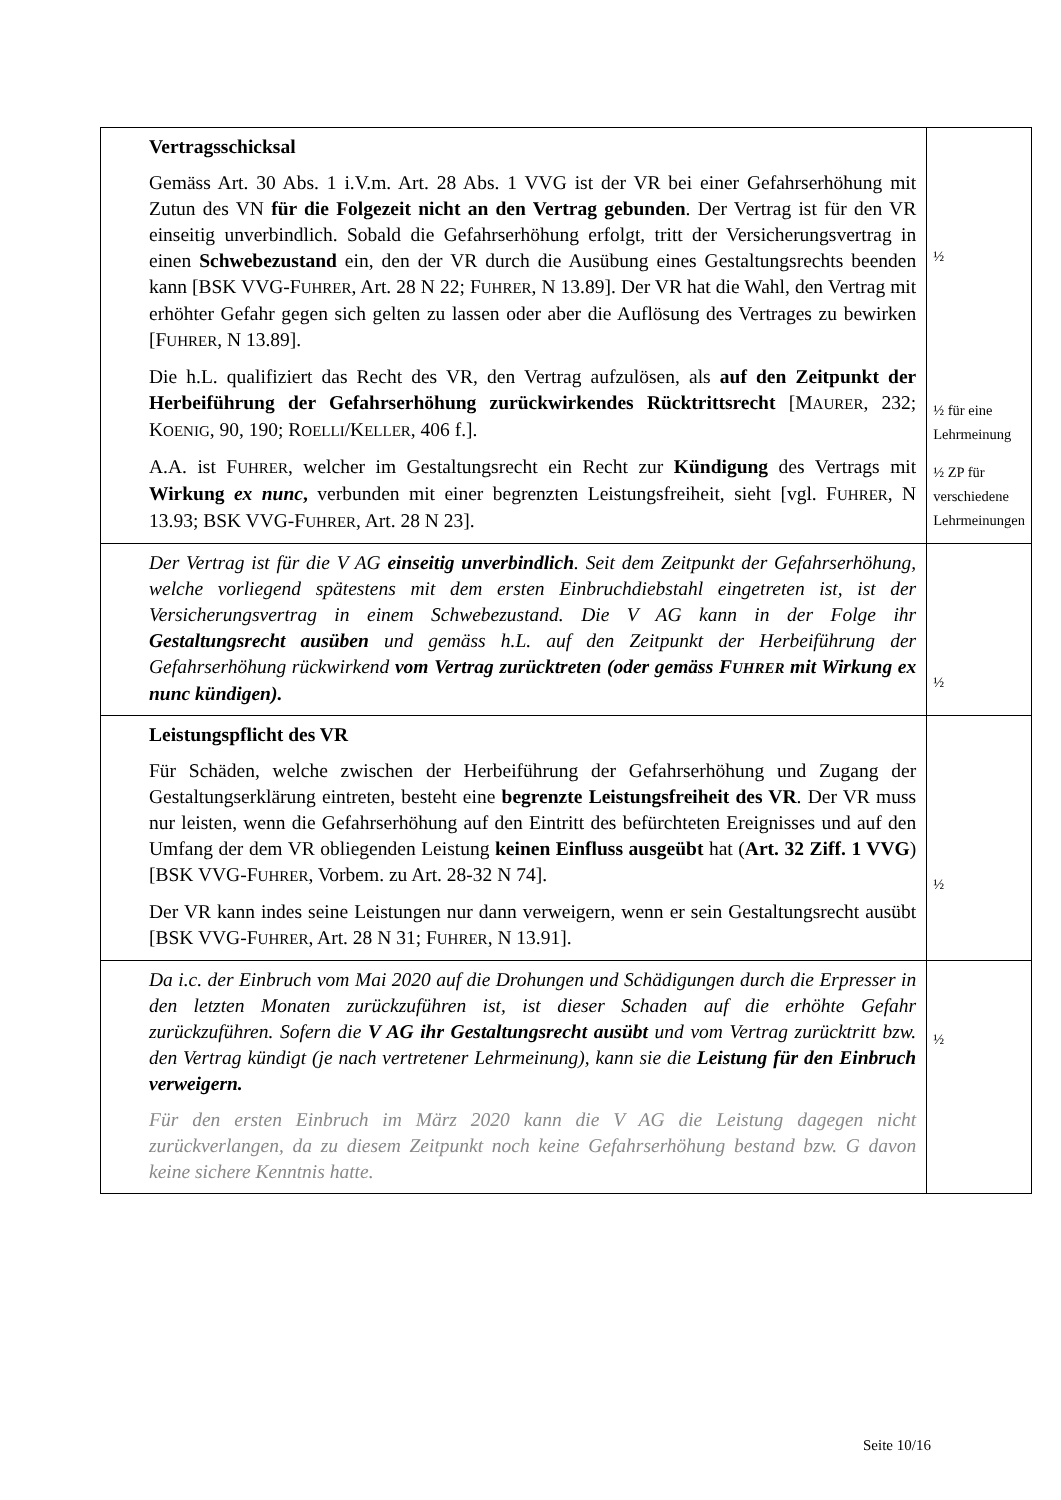| Vertragsschicksal Gemäss Art. 30 Abs. 1 i.V.m. Art. 28 Abs. 1 VVG ist der VR bei einer Gefahrserhöhung mit Zutun des VN für die Folgezeit nicht an den Vertrag gebunden . Der Vertrag ist für den VR einseitig unverbindlich. Sobald die Gefahrserhöhung erfolgt, tritt der Versicherungsvertrag in einen Schwebezustand ein, den der VR durch die Ausübung eines Gestaltungsrechts beenden kann [BSK VVG-F UHRER , Art. 28 N 22; F UHRER , N 13.89]. Der VR hat die Wahl, den Vertrag mit erhöhter Gefahr gegen sich gelten zu lassen oder aber die Auflösung des Vertrages zu bewirken [F UHRER , N 13.89]. Die h.L. qualifiziert das Recht des VR, den Vertrag aufzulösen, als auf den Zeitpunkt der Herbeiführung der Gefahrserhöhung zurückwirkendes Rücktrittsrecht [M AURER , 232; K OENIG , 90, 190; R OELLI /K ELLER , 406 f.]. A.A. ist F UHRER , welcher im Gestaltungsrecht ein Recht zur Kündigung des Vertrags mit Wirkung ex nunc , verbunden mit einer begrenzten Leistungsfreiheit, sieht [vgl. F UHRER , N 13.93; BSK VVG-F UHRER , Art. 28 N 23]. | ½ ½ für eine Lehrmeinung ½ ZP für verschiedene Lehrmeinungen |
| Der Vertrag ist für die V AG einseitig unverbindlich . Seit dem Zeitpunkt der Gefahrserhöhung, welche vorliegend spätestens mit dem ersten Einbruchdiebstahl eingetreten ist, ist der Versicherungsvertrag in einem Schwebezustand. Die V AG kann in der Folge ihr Gestaltungsrecht ausüben und gemäss h.L. auf den Zeitpunkt der Herbeiführung der Gefahrserhöhung rückwirkend vom Vertrag zurücktreten (oder gemäss F UHRER mit Wirkung ex nunc kündigen). | ½ |
| Leistungspflicht des VR Für Schäden, welche zwischen der Herbeiführung der Gefahrserhöhung und Zugang der Gestaltungserklärung eintreten, besteht eine begrenzte Leistungsfreiheit des VR . Der VR muss nur leisten, wenn die Gefahrserhöhung auf den Eintritt des befürchteten Ereignisses und auf den Umfang der dem VR obliegenden Leistung keinen Einfluss ausgeübt hat ( Art. 32 Ziff. 1 VVG ) [BSK VVG-F UHRER , Vorbem. zu Art. 28-32 N 74]. Der VR kann indes seine Leistungen nur dann verweigern, wenn er sein Gestaltungsrecht ausübt [BSK VVG-F UHRER , Art. 28 N 31; F UHRER , N 13.91]. | ½ |
| Da i.c. der Einbruch vom Mai 2020 auf die Drohungen und Schädigungen durch die Erpresser in den letzten Monaten zurückzuführen ist, ist dieser Schaden auf die erhöhte Gefahr zurückzuführen. Sofern die V AG ihr Gestaltungsrecht ausübt und vom Vertrag zurücktritt bzw. den Vertrag kündigt (je nach vertretener Lehrmeinung), kann sie die Leistung für den Einbruch verweigern. Für den ersten Einbruch im März 2020 kann die V AG die Leistung dagegen nicht zurückverlangen, da zu diesem Zeitpunkt noch keine Gefahrserhöhung bestand bzw. G davon keine sichere Kenntnis hatte. | ½ |
Seite 10/16